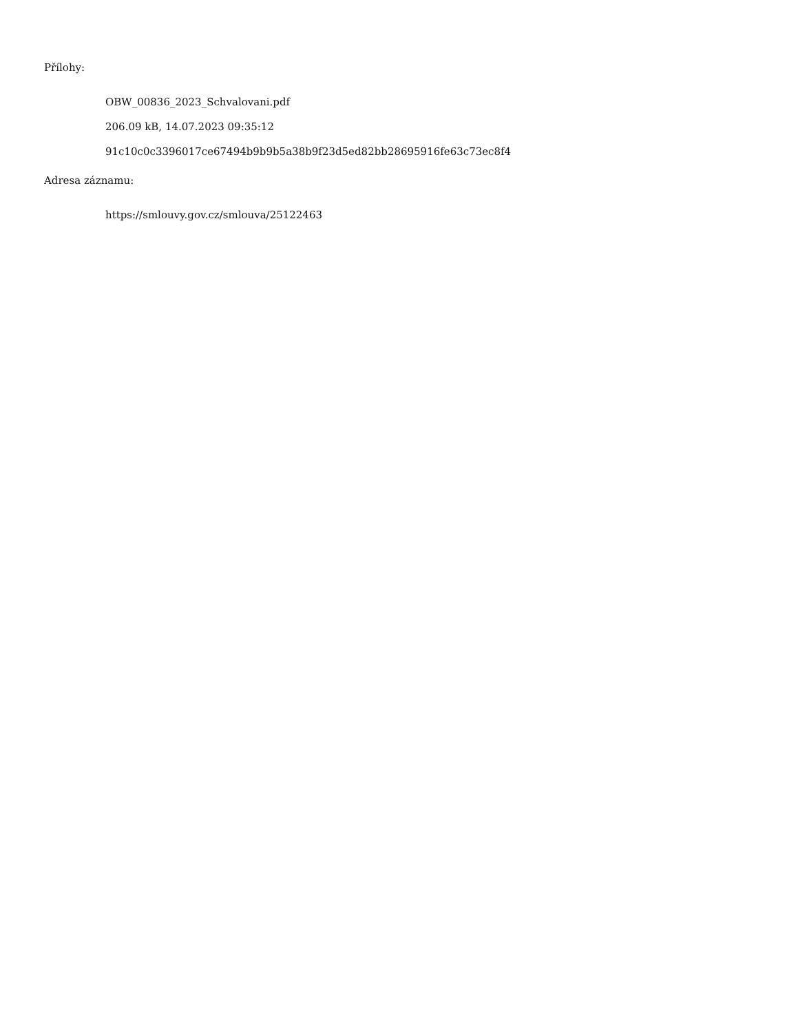Přílohy:
OBW_00836_2023_Schvalovani.pdf
206.09 kB, 14.07.2023 09:35:12
91c10c0c3396017ce67494b9b9b5a38b9f23d5ed82bb28695916fe63c73ec8f4
Adresa záznamu:
https://smlouvy.gov.cz/smlouva/25122463